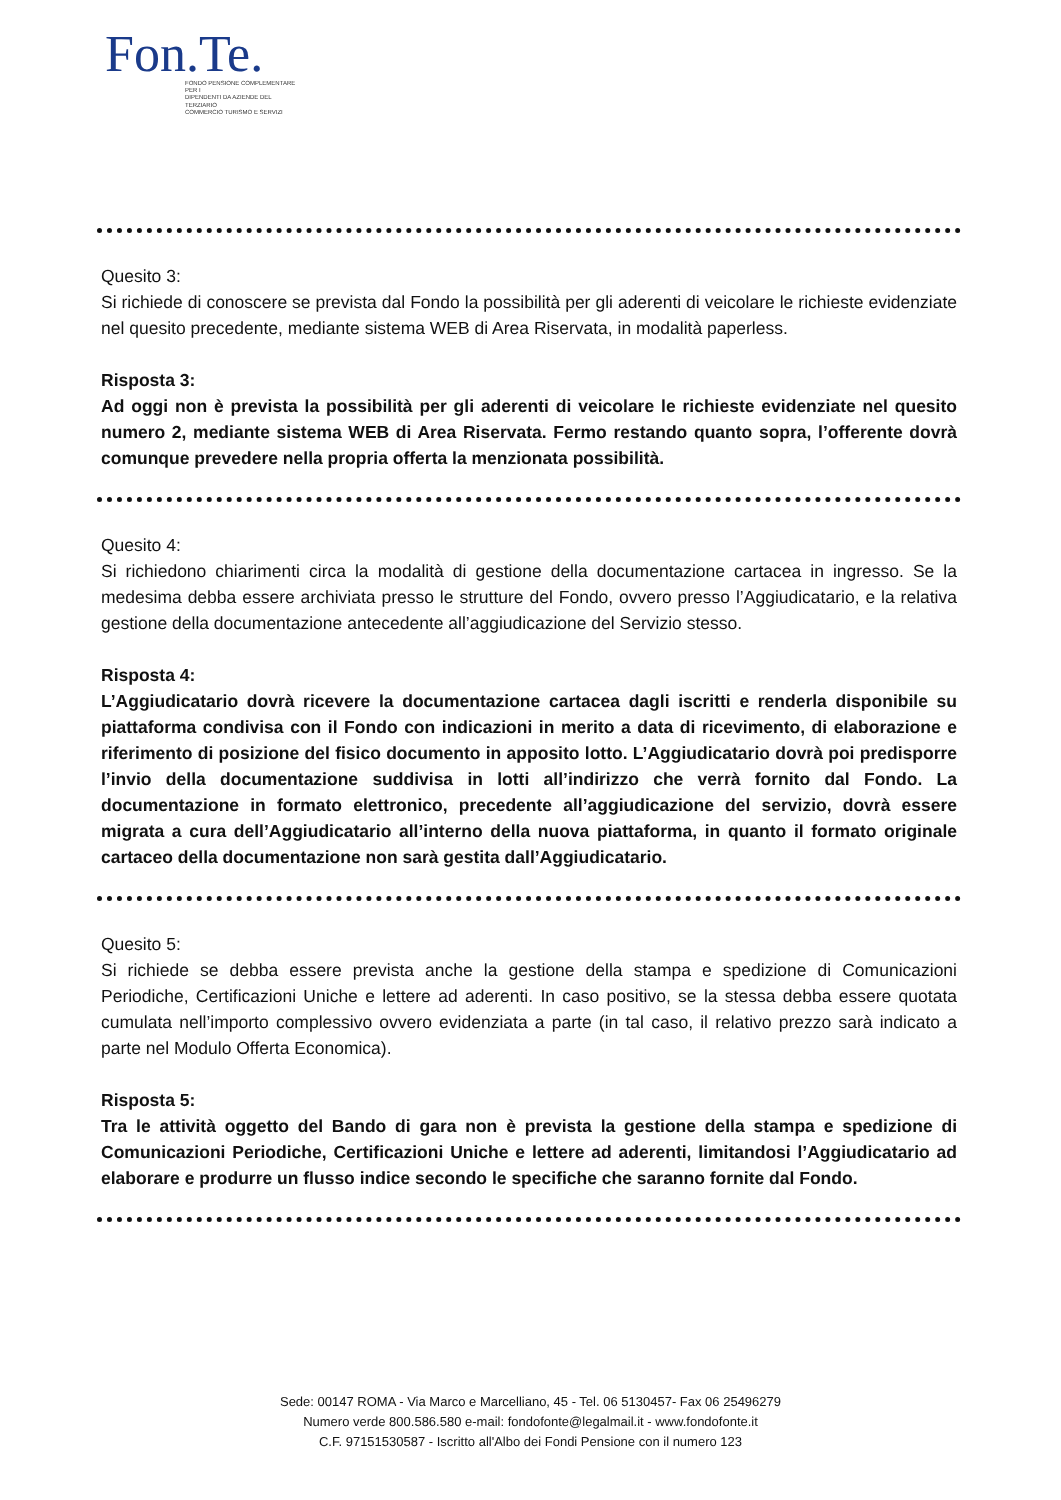Fon.Te.
FONDO PENSIONE COMPLEMENTARE PER I
DIPENDENTI DA AZIENDE DEL TERZIARIO
COMMERCIO TURISMO E SERVIZI
Quesito 3:
Si richiede di conoscere se prevista dal Fondo la possibilità per gli aderenti di veicolare le richieste evidenziate nel quesito precedente, mediante sistema WEB di Area Riservata, in modalità paperless.
Risposta 3:
Ad oggi non è prevista la possibilità per gli aderenti di veicolare le richieste evidenziate nel quesito numero 2, mediante sistema WEB di Area Riservata. Fermo restando quanto sopra, l’offerente dovrà comunque prevedere nella propria offerta la menzionata possibilità.
Quesito 4:
Si richiedono chiarimenti circa la modalità di gestione della documentazione cartacea in ingresso. Se la medesima debba essere archiviata presso le strutture del Fondo, ovvero presso l’Aggiudicatario, e la relativa gestione della documentazione antecedente all’aggiudicazione del Servizio stesso.
Risposta 4:
L’Aggiudicatario dovrà ricevere la documentazione cartacea dagli iscritti e renderla disponibile su piattaforma condivisa con il Fondo con indicazioni in merito a data di ricevimento, di elaborazione e riferimento di posizione del fisico documento in apposito lotto. L’Aggiudicatario dovrà poi predisporre l’invio della documentazione suddivisa in lotti all’indirizzo che verrà fornito dal Fondo. La documentazione in formato elettronico, precedente all’aggiudicazione del servizio, dovrà essere migrata a cura dell’Aggiudicatario all’interno della nuova piattaforma, in quanto il formato originale cartaceo della documentazione non sarà gestita dall’Aggiudicatario.
Quesito 5:
Si richiede se debba essere prevista anche la gestione della stampa e spedizione di Comunicazioni Periodiche, Certificazioni Uniche e lettere ad aderenti. In caso positivo, se la stessa debba essere quotata cumulata nell’importo complessivo ovvero evidenziata a parte (in tal caso, il relativo prezzo sarà indicato a parte nel Modulo Offerta Economica).
Risposta 5:
Tra le attività oggetto del Bando di gara non è prevista la gestione della stampa e spedizione di Comunicazioni Periodiche, Certificazioni Uniche e lettere ad aderenti, limitandosi l’Aggiudicatario ad elaborare e produrre un flusso indice secondo le specifiche che saranno fornite dal Fondo.
Sede: 00147 ROMA - Via Marco e Marcelliano, 45 - Tel. 06 5130457- Fax 06 25496279
Numero verde 800.586.580 e-mail: fondofonte@legalmail.it - www.fondofonte.it
C.F. 97151530587 - Iscritto all'Albo dei Fondi Pensione con il numero 123